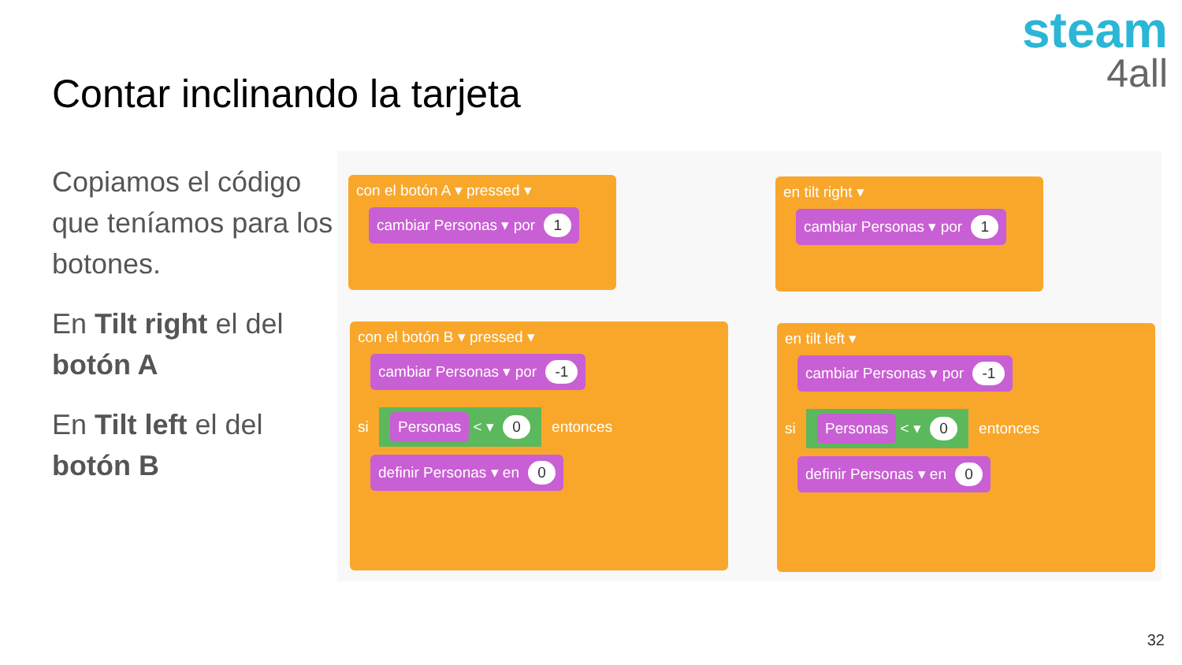Contar inclinando la tarjeta
steam
4all
Copiamos el código que teníamos para los botones.
En Tilt right el del botón A
En Tilt left el del botón B
con el botón A ▾ pressed ▾
cambiar Personas ▾ por 1
en tilt right ▾
cambiar Personas ▾ por 1
con el botón B ▾ pressed ▾
cambiar Personas ▾ por -1
si Personas < ▾ 0 entonces
definir Personas ▾ en 0
en tilt left ▾
cambiar Personas ▾ por -1
si Personas < ▾ 0 entonces
definir Personas ▾ en 0
32